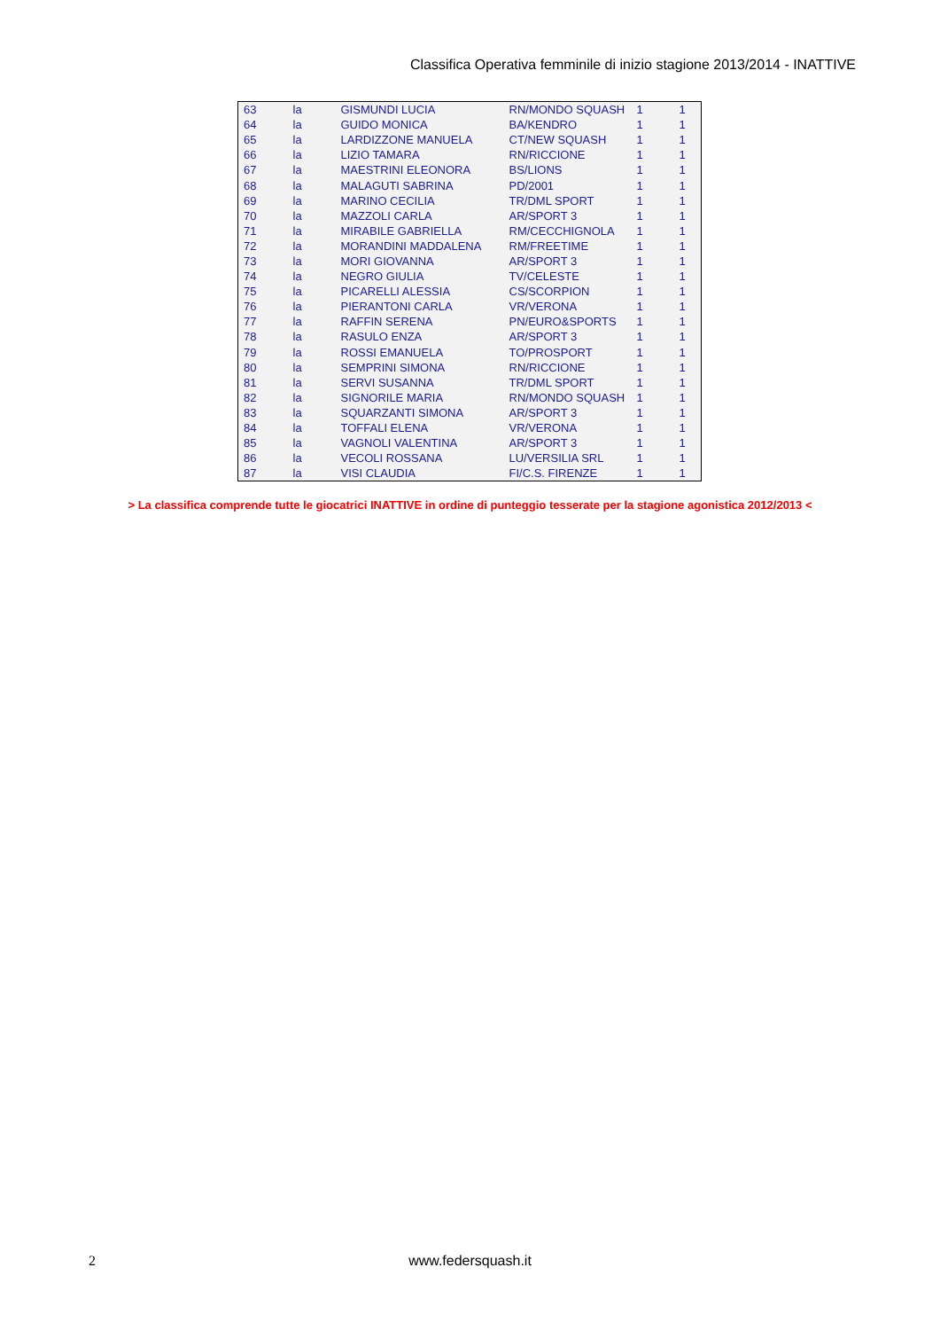Classifica Operativa femminile di inizio stagione 2013/2014 - INATTIVE
| 63 | la | GISMUNDI LUCIA | RN/MONDO SQUASH | 1 | 1 |
| 64 | la | GUIDO MONICA | BA/KENDRO | 1 | 1 |
| 65 | la | LARDIZZONE MANUELA | CT/NEW SQUASH | 1 | 1 |
| 66 | la | LIZIO TAMARA | RN/RICCIONE | 1 | 1 |
| 67 | la | MAESTRINI ELEONORA | BS/LIONS | 1 | 1 |
| 68 | la | MALAGUTI SABRINA | PD/2001 | 1 | 1 |
| 69 | la | MARINO CECILIA | TR/DML SPORT | 1 | 1 |
| 70 | la | MAZZOLI CARLA | AR/SPORT 3 | 1 | 1 |
| 71 | la | MIRABILE GABRIELLA | RM/CECCHIGNOLA | 1 | 1 |
| 72 | la | MORANDINI MADDALENA | RM/FREETIME | 1 | 1 |
| 73 | la | MORI GIOVANNA | AR/SPORT 3 | 1 | 1 |
| 74 | la | NEGRO GIULIA | TV/CELESTE | 1 | 1 |
| 75 | la | PICARELLI ALESSIA | CS/SCORPION | 1 | 1 |
| 76 | la | PIERANTONI CARLA | VR/VERONA | 1 | 1 |
| 77 | la | RAFFIN SERENA | PN/EURO&SPORTS | 1 | 1 |
| 78 | la | RASULO ENZA | AR/SPORT 3 | 1 | 1 |
| 79 | la | ROSSI EMANUELA | TO/PROSPORT | 1 | 1 |
| 80 | la | SEMPRINI SIMONA | RN/RICCIONE | 1 | 1 |
| 81 | la | SERVI SUSANNA | TR/DML SPORT | 1 | 1 |
| 82 | la | SIGNORILE MARIA | RN/MONDO SQUASH | 1 | 1 |
| 83 | la | SQUARZANTI SIMONA | AR/SPORT 3 | 1 | 1 |
| 84 | la | TOFFALI ELENA | VR/VERONA | 1 | 1 |
| 85 | la | VAGNOLI VALENTINA | AR/SPORT 3 | 1 | 1 |
| 86 | la | VECOLI ROSSANA | LU/VERSILIA SRL | 1 | 1 |
| 87 | la | VISI CLAUDIA | FI/C.S. FIRENZE | 1 | 1 |
> La classifica comprende tutte le giocatrici INATTIVE in ordine di punteggio tesserate per la stagione agonistica 2012/2013 <
2
www.federsquash.it